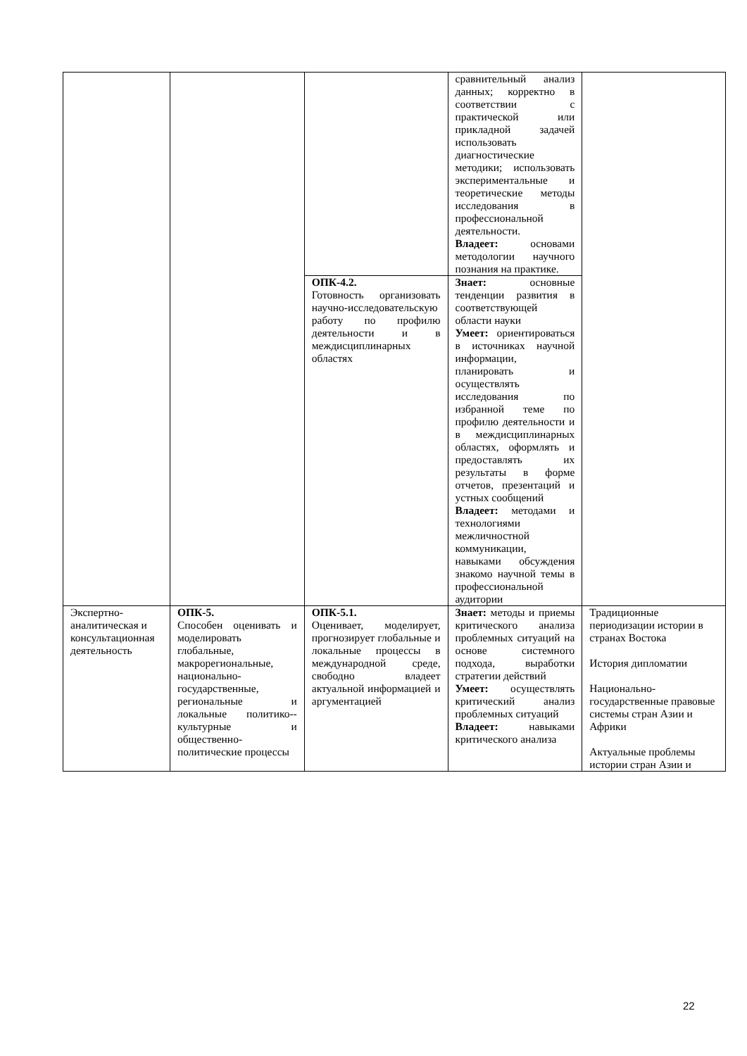| | | | сравнительный анализ данных; корректно в соответствии с практической или прикладной задачей использовать диагностические методики; использовать экспериментальные и теоретические методы исследования в профессиональной деятельности. Владеет: основами методологии научного познания на практике. | |
| | | ОПК-4.2. Готовность организовать научно-исследовательскую работу по профилю деятельности и в междисциплинарных областях | Знает: основные тенденции развития в соответствующей области науки Умеет: ориентироваться в источниках научной информации, планировать и осуществлять исследования по избранной теме по профилю деятельности и в междисциплинарных областях, оформлять и предоставлять их результаты в форме отчетов, презентаций и устных сообщений Владеет: методами и технологиями межличностной коммуникации, навыками обсуждения знакомо научной темы в профессиональной аудитории | |
| Экспертно-аналитическая и консультационная деятельность | ОПК-5. Способен оценивать и моделировать глобальные, макрорегиональные, национально-государственные, региональные и локальные политико--культурные и общественно-политические процессы | ОПК-5.1. Оценивает, моделирует, прогнозирует глобальные и локальные процессы в международной среде, свободно владеет актуальной информацией и аргументацией | Знает: методы и приемы критического анализа проблемных ситуаций на основе системного подхода, выработки стратегии действий Умеет: осуществлять критический анализ проблемных ситуаций Владеет: навыками критического анализа | Традиционные периодизации истории в странах Востока История дипломатии Национально-государственные правовые системы стран Азии и Африки Актуальные проблемы истории стран Азии и |
22